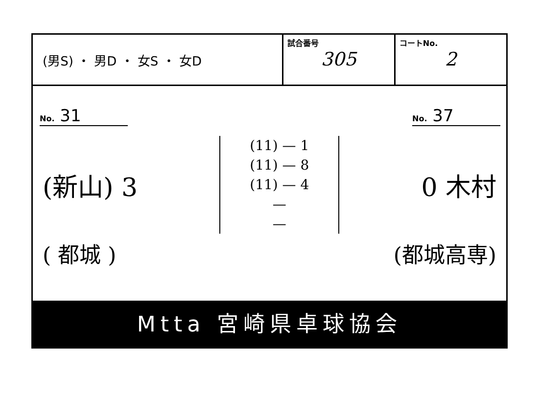(男S) ・ 男D ・ 女S ・ 女D
試合番号
305
コートNo.
2
No. 31 No. 37
(新山) 3
(11) — 1
(11) — 8
(11) — 4
—
—
0 木村
( 都城 ) (都城高専)
Mtta 宮崎県卓球協会